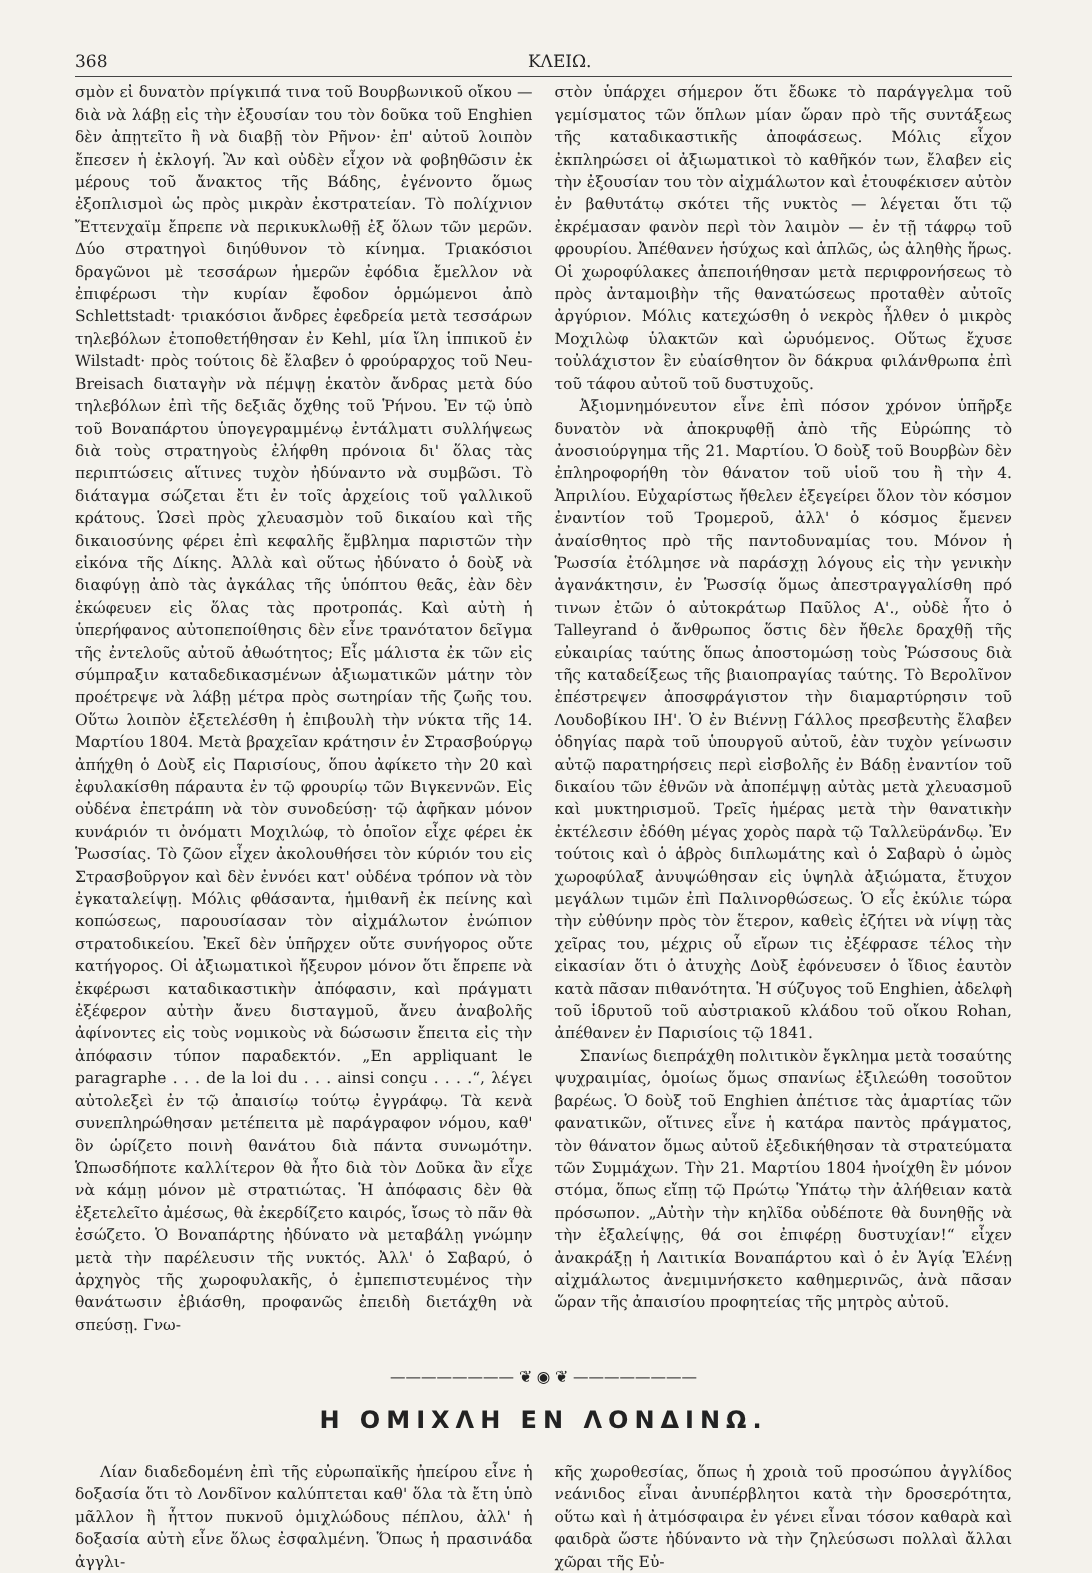368 ΚΛΕΙΩ.
σμὸν εἰ δυνατὸν πρίγκιπά τινα τοῦ Βουρβωνικοῦ οἴκου — διὰ νὰ λάβῃ εἰς τὴν ἐξουσίαν του τὸν δοῦκα τοῦ Enghien δὲν ἀπῃτεῖτο ἢ νὰ διαβῇ τὸν Ρῆνον· ἐπ' αὐτοῦ λοιπὸν ἔπεσεν ἡ ἐκλογή. Ἂν καὶ οὐδὲν εἶχον νὰ φοβηθῶσιν ἐκ μέρους τοῦ ἄνακτος τῆς Βάδης, ἐγένοντο ὅμως ἐξοπλισμοὶ ὡς πρὸς μικρὰν ἐκστρατείαν. Τὸ πολίχνιον Ἔττενχαϊμ ἔπρεπε νὰ περικυκλωθῇ ἐξ ὅλων τῶν μερῶν. Δύο στρατηγοὶ διηύθυνον τὸ κίνημα. Τριακόσιοι δραγῶνοι μὲ τεσσάρων ἡμερῶν ἐφόδια ἔμελλον νὰ ἐπιφέρωσι τὴν κυρίαν ἔφοδον ὁρμώμενοι ἀπὸ Schlettstadt· τριακόσιοι ἄνδρες ἐφεδρεία μετὰ τεσσάρων τηλεβόλων ἐτοποθετήθησαν ἐν Kehl, μία ἴλη ἱππικοῦ ἐν Wilstadt· πρὸς τούτοις δὲ ἔλαβεν ὁ φρούραρχος τοῦ Neu-Breisach διαταγὴν νὰ πέμψῃ ἑκατὸν ἄνδρας μετὰ δύο τηλεβόλων ἐπὶ τῆς δεξιᾶς ὄχθης τοῦ Ῥήνου. Ἐν τῷ ὑπὸ τοῦ Βοναπάρτου ὑπογεγραμμένῳ ἐντάλματι συλλήψεως διὰ τοὺς στρατηγοὺς ἐλήφθη πρόνοια δι' ὅλας τὰς περιπτώσεις αἵτινες τυχὸν ἠδύναντο νὰ συμβῶσι. Τὸ διάταγμα σώζεται ἔτι ἐν τοῖς ἀρχείοις τοῦ γαλλικοῦ κράτους. Ὡσεὶ πρὸς χλευασμὸν τοῦ δικαίου καὶ τῆς δικαιοσύνης φέρει ἐπὶ κεφαλῆς ἔμβλημα παριστῶν τὴν εἰκόνα τῆς Δίκης. Ἀλλὰ καὶ οὕτως ἠδύνατο ὁ δοὺξ νὰ διαφύγῃ ἀπὸ τὰς ἀγκάλας τῆς ὑπόπτου θεᾶς, ἐὰν δὲν ἐκώφευεν εἰς ὅλας τὰς προτροπάς. Καὶ αὐτὴ ἡ ὑπερήφανος αὐτοπεποίθησις δὲν εἶνε τρανότατον δεῖγμα τῆς ἐντελοῦς αὐτοῦ ἀθωότητος; Εἷς μάλιστα ἐκ τῶν εἰς σύμπραξιν καταδεδικασμένων ἀξιωματικῶν μάτην τὸν προέτρεψε νὰ λάβῃ μέτρα πρὸς σωτηρίαν τῆς ζωῆς του. Οὕτω λοιπὸν ἐξετελέσθη ἡ ἐπιβουλὴ τὴν νύκτα τῆς 14. Μαρτίου 1804. Μετὰ βραχεῖαν κράτησιν ἐν Στρασβούργῳ ἀπήχθη ὁ Δοὺξ εἰς Παρισίους, ὅπου ἀφίκετο τὴν 20 καὶ ἐφυλακίσθη πάραυτα ἐν τῷ φρουρίῳ τῶν Βιγκεννῶν. Εἰς οὐδένα ἐπετράπη νὰ τὸν συνοδεύσῃ· τῷ ἀφῆκαν μόνον κυνάριόν τι ὀνόματι Μοχιλώφ, τὸ ὁποῖον εἶχε φέρει ἐκ Ῥωσσίας. Τὸ ζῶον εἶχεν ἀκολουθήσει τὸν κύριόν του εἰς Στρασβοῦργον καὶ δὲν ἐννόει κατ' οὐδένα τρόπον νὰ τὸν ἐγκαταλείψῃ. Μόλις φθάσαντα, ἡμιθανῆ ἐκ πείνης καὶ κοπώσεως, παρουσίασαν τὸν αἰχμάλωτον ἐνώπιον στρατοδικείου. Ἐκεῖ δὲν ὑπῆρχεν οὔτε συνήγορος οὔτε κατήγορος. Οἱ ἀξιωματικοὶ ἤξευρον μόνον ὅτι ἔπρεπε νὰ ἐκφέρωσι καταδικαστικὴν ἀπόφασιν, καὶ πράγματι ἐξέφερον αὐτὴν ἄνευ δισταγμοῦ, ἄνευ ἀναβολῆς ἀφίνοντες εἰς τοὺς νομικοὺς νὰ δώσωσιν ἔπειτα εἰς τὴν ἀπόφασιν τύπον παραδεκτόν. „En appliquant le paragraphe . . . de la loi du . . . ainsi conçu . . . .“, λέγει αὐτολεξεὶ ἐν τῷ ἀπαισίῳ τούτῳ ἐγγράφῳ. Τὰ κενὰ συνεπληρώθησαν μετέπειτα μὲ παράγραφον νόμου, καθ' ὃν ὡρίζετο ποινὴ θανάτου διὰ πάντα συνωμότην. Ὡπωσδήποτε καλλίτερον θὰ ἦτο διὰ τὸν Δοῦκα ἂν εἶχε νὰ κάμῃ μόνον μὲ στρατιώτας. Ἡ ἀπόφασις δὲν θὰ ἐξετελεῖτο ἀμέσως, θὰ ἐκερδίζετο καιρός, ἴσως τὸ πᾶν θὰ ἐσώζετο. Ὁ Βοναπάρτης ἠδύνατο νὰ μεταβάλῃ γνώμην μετὰ τὴν παρέλευσιν τῆς νυκτός. Ἀλλ' ὁ Σαβαρύ, ὁ ἀρχηγὸς τῆς χωροφυλακῆς, ὁ ἐμπεπιστευμένος τὴν θανάτωσιν ἐβιάσθη, προφανῶς ἐπειδὴ διετάχθη νὰ σπεύσῃ. Γνω-
στὸν ὑπάρχει σήμερον ὅτι ἔδωκε τὸ παράγγελμα τοῦ γεμίσματος τῶν ὅπλων μίαν ὥραν πρὸ τῆς συντάξεως τῆς καταδικαστικῆς ἀποφάσεως. Μόλις εἶχον ἐκπληρώσει οἱ ἀξιωματικοὶ τὸ καθῆκόν των, ἔλαβεν εἰς τὴν ἐξουσίαν του τὸν αἰχμάλωτον καὶ ἐτουφέκισεν αὐτὸν ἐν βαθυτάτῳ σκότει τῆς νυκτὸς — λέγεται ὅτι τῷ ἐκρέμασαν φανὸν περὶ τὸν λαιμὸν — ἐν τῇ τάφρῳ τοῦ φρουρίου. Ἀπέθανεν ἡσύχως καὶ ἁπλῶς, ὡς ἀληθὴς ἥρως. Οἱ χωροφύλακες ἀπεποιήθησαν μετὰ περιφρονήσεως τὸ πρὸς ἀνταμοιβὴν τῆς θανατώσεως προταθὲν αὐτοῖς ἀργύριον. Μόλις κατεχώσθη ὁ νεκρὸς ἦλθεν ὁ μικρὸς Μοχιλὼφ ὑλακτῶν καὶ ὠρυόμενος. Οὕτως ἔχυσε τοὐλάχιστον ἓν εὐαίσθητον ὂν δάκρυα φιλάνθρωπα ἐπὶ τοῦ τάφου αὐτοῦ τοῦ δυστυχοῦς.
Ἀξιομνημόνευτον εἶνε ἐπὶ πόσον χρόνον ὑπῆρξε δυνατὸν νὰ ἀποκρυφθῇ ἀπὸ τῆς Εὐρώπης τὸ ἀνοσιούργημα τῆς 21. Μαρτίου. Ὁ δοὺξ τοῦ Βουρβὼν δὲν ἐπληροφορήθη τὸν θάνατον τοῦ υἱοῦ του ἢ τὴν 4. Ἀπριλίου. Εὐχαρίστως ἤθελεν ἐξεγείρει ὅλον τὸν κόσμον ἐναντίον τοῦ Τρομεροῦ, ἀλλ' ὁ κόσμος ἔμενεν ἀναίσθητος πρὸ τῆς παντοδυναμίας του. Μόνον ἡ Ῥωσσία ἐτόλμησε νὰ παράσχῃ λόγους εἰς τὴν γενικὴν ἀγανάκτησιν, ἐν Ῥωσσίᾳ ὅμως ἀπεστραγγαλίσθη πρό τινων ἐτῶν ὁ αὐτοκράτωρ Παῦλος Α'., οὐδὲ ἦτο ὁ Talleyrand ὁ ἄνθρωπος ὅστις δὲν ἤθελε δραχθῇ τῆς εὐκαιρίας ταύτης ὅπως ἀποστομώσῃ τοὺς Ῥώσσους διὰ τῆς καταδείξεως τῆς βιαιοπραγίας ταύτης. Τὸ Βερολῖνον ἐπέστρεψεν ἀποσφράγιστον τὴν διαμαρτύρησιν τοῦ Λουδοβίκου ΙΗ'. Ὁ ἐν Βιέννῃ Γάλλος πρεσβευτὴς ἔλαβεν ὁδηγίας παρὰ τοῦ ὑπουργοῦ αὐτοῦ, ἐὰν τυχὸν γείνωσιν αὐτῷ παρατηρήσεις περὶ εἰσβολῆς ἐν Βάδῃ ἐναντίον τοῦ δικαίου τῶν ἐθνῶν νὰ ἀποπέμψῃ αὐτὰς μετὰ χλευασμοῦ καὶ μυκτηρισμοῦ. Τρεῖς ἡμέρας μετὰ τὴν θανατικὴν ἐκτέλεσιν ἐδόθη μέγας χορὸς παρὰ τῷ Ταλλεϋράνδῳ. Ἐν τούτοις καὶ ὁ ἁβρὸς διπλωμάτης καὶ ὁ Σαβαρὺ ὁ ὠμὸς χωροφύλαξ ἀνυψώθησαν εἰς ὑψηλὰ ἀξιώματα, ἔτυχον μεγάλων τιμῶν ἐπὶ Παλινορθώσεως. Ὁ εἷς ἐκύλιε τώρα τὴν εὐθύνην πρὸς τὸν ἕτερον, καθεὶς ἐζήτει νὰ νίψῃ τὰς χεῖρας του, μέχρις οὗ εἴρων τις ἐξέφρασε τέλος τὴν εἰκασίαν ὅτι ὁ ἀτυχὴς Δοὺξ ἐφόνευσεν ὁ ἴδιος ἑαυτὸν κατὰ πᾶσαν πιθανότητα. Ἡ σύζυγος τοῦ Enghien, ἀδελφὴ τοῦ ἱδρυτοῦ τοῦ αὐστριακοῦ κλάδου τοῦ οἴκου Rohan, ἀπέθανεν ἐν Παρισίοις τῷ 1841.
Σπανίως διεπράχθη πολιτικὸν ἔγκλημα μετὰ τοσαύτης ψυχραιμίας, ὁμοίως ὅμως σπανίως ἐξιλεώθη τοσοῦτον βαρέως. Ὁ δοὺξ τοῦ Enghien ἀπέτισε τὰς ἁμαρτίας τῶν φανατικῶν, οἵτινες εἶνε ἡ κατάρα παντὸς πράγματος, τὸν θάνατον ὅμως αὐτοῦ ἐξεδικήθησαν τὰ στρατεύματα τῶν Συμμάχων. Τὴν 21. Μαρτίου 1804 ἠνοίχθη ἓν μόνον στόμα, ὅπως εἴπῃ τῷ Πρώτῳ Ὑπάτῳ τὴν ἀλήθειαν κατὰ πρόσωπον. „Αὐτὴν τὴν κηλῖδα οὐδέποτε θὰ δυνηθῇς νὰ τὴν ἐξαλείψῃς, θά σοι ἐπιφέρῃ δυστυχίαν!“ εἶχεν ἀνακράξῃ ἡ Λαιτικία Βοναπάρτου καὶ ὁ ἐν Ἁγίᾳ Ἑλένῃ αἰχμάλωτος ἀνεμιμνήσκετο καθημερινῶς, ἀνὰ πᾶσαν ὥραν τῆς ἀπαισίου προφητείας τῆς μητρὸς αὐτοῦ.
———————— ❦ ◉ ❦ ————————
Η ΟΜΙΧΛΗ ΕΝ ΛΟΝΔΙΝΩ.
Λίαν διαδεδομένη ἐπὶ τῆς εὐρωπαϊκῆς ἠπείρου εἶνε ἡ δοξασία ὅτι τὸ Λονδῖνον καλύπτεται καθ' ὅλα τὰ ἔτη ὑπὸ μᾶλλον ἢ ἧττον πυκνοῦ ὁμιχλώδους πέπλου, ἀλλ' ἡ δοξασία αὐτὴ εἶνε ὅλως ἐσφαλμένη. Ὅπως ἡ πρασινάδα ἀγγλι-
κῆς χωροθεσίας, ὅπως ἡ χροιὰ τοῦ προσώπου ἀγγλίδος νεάνιδος εἶναι ἀνυπέρβλητοι κατὰ τὴν δροσερότητα, οὕτω καὶ ἡ ἀτμόσφαιρα ἐν γένει εἶναι τόσον καθαρὰ καὶ φαιδρὰ ὥστε ἠδύναντο νὰ τὴν ζηλεύσωσι πολλαὶ ἄλλαι χῶραι τῆς Εὐ-